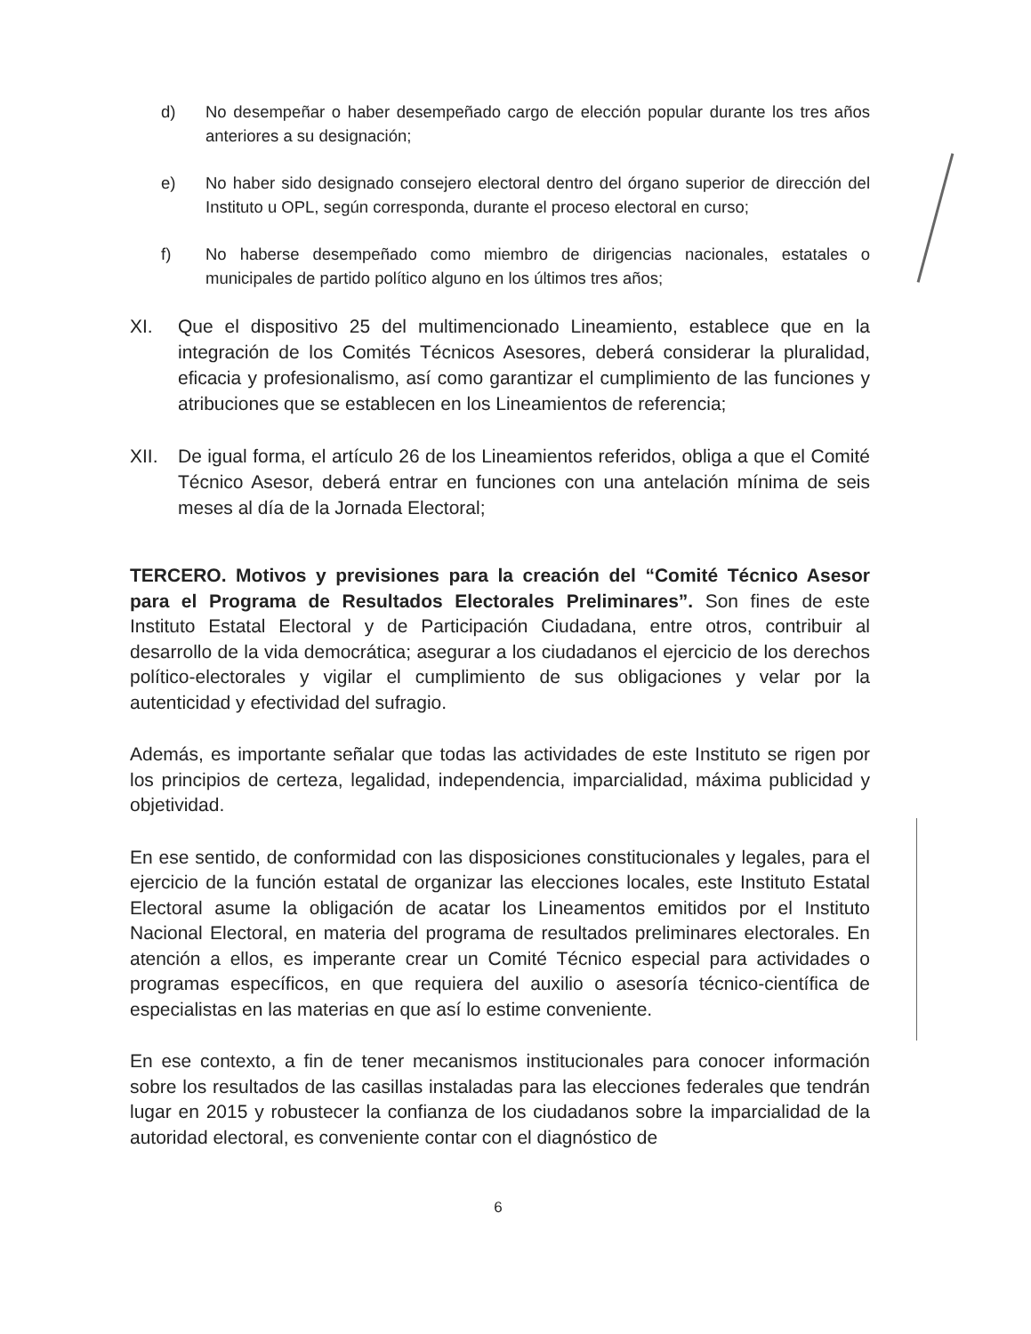d) No desempeñar o haber desempeñado cargo de elección popular durante los tres años anteriores a su designación;
e) No haber sido designado consejero electoral dentro del órgano superior de dirección del Instituto u OPL, según corresponda, durante el proceso electoral en curso;
f) No haberse desempeñado como miembro de dirigencias nacionales, estatales o municipales de partido político alguno en los últimos tres años;
XI. Que el dispositivo 25 del multimencionado Lineamiento, establece que en la integración de los Comités Técnicos Asesores, deberá considerar la pluralidad, eficacia y profesionalismo, así como garantizar el cumplimiento de las funciones y atribuciones que se establecen en los Lineamientos de referencia;
XII. De igual forma, el artículo 26 de los Lineamientos referidos, obliga a que el Comité Técnico Asesor, deberá entrar en funciones con una antelación mínima de seis meses al día de la Jornada Electoral;
TERCERO. Motivos y previsiones para la creación del “Comité Técnico Asesor para el Programa de Resultados Electorales Preliminares”. Son fines de este Instituto Estatal Electoral y de Participación Ciudadana, entre otros, contribuir al desarrollo de la vida democrática; asegurar a los ciudadanos el ejercicio de los derechos político-electorales y vigilar el cumplimiento de sus obligaciones y velar por la autenticidad y efectividad del sufragio.
Además, es importante señalar que todas las actividades de este Instituto se rigen por los principios de certeza, legalidad, independencia, imparcialidad, máxima publicidad y objetividad.
En ese sentido, de conformidad con las disposiciones constitucionales y legales, para el ejercicio de la función estatal de organizar las elecciones locales, este Instituto Estatal Electoral asume la obligación de acatar los Lineamentos emitidos por el Instituto Nacional Electoral, en materia del programa de resultados preliminares electorales. En atención a ellos, es imperante crear un Comité Técnico especial para actividades o programas específicos, en que requiera del auxilio o asesoría técnico-científica de especialistas en las materias en que así lo estime conveniente.
En ese contexto, a fin de tener mecanismos institucionales para conocer información sobre los resultados de las casillas instaladas para las elecciones federales que tendrán lugar en 2015 y robustecer la confianza de los ciudadanos sobre la imparcialidad de la autoridad electoral, es conveniente contar con el diagnóstico de
6